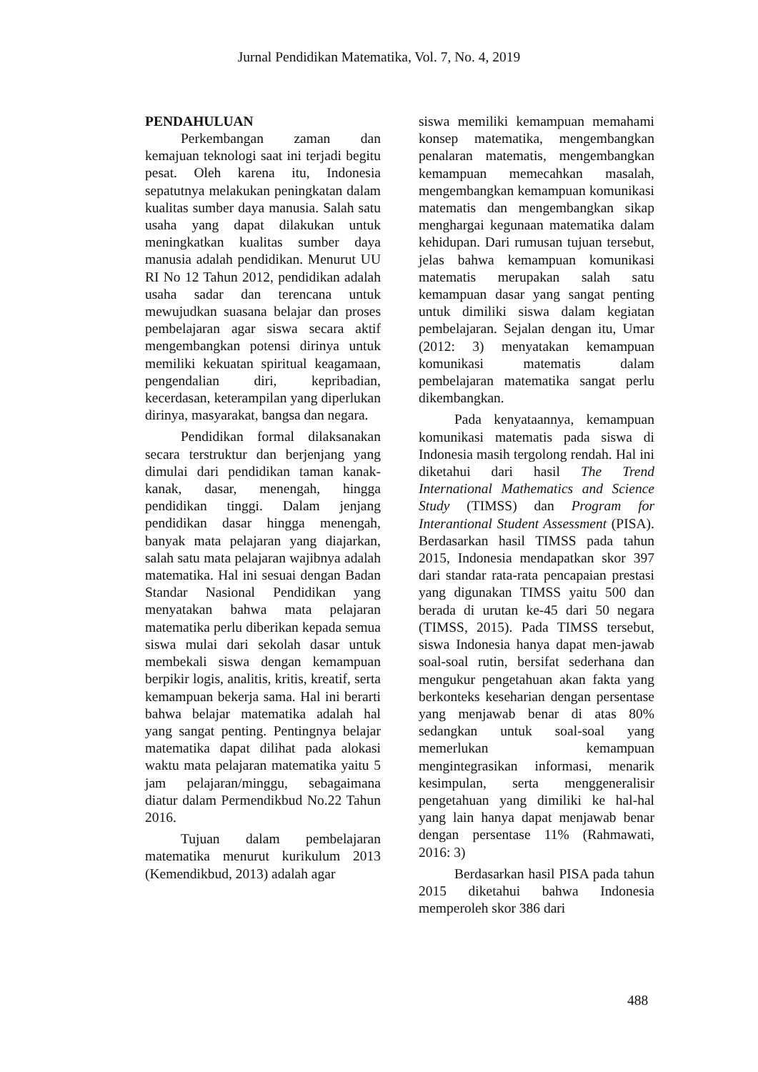Jurnal Pendidikan Matematika, Vol. 7, No. 4, 2019
PENDAHULUAN
Perkembangan zaman dan kemajuan teknologi saat ini terjadi begitu pesat. Oleh karena itu, Indonesia sepatutnya melakukan peningkatan dalam kualitas sumber daya manusia. Salah satu usaha yang dapat dilakukan untuk meningkatkan kualitas sumber daya manusia adalah pendidikan. Menurut UU RI No 12 Tahun 2012, pendidikan adalah usaha sadar dan terencana untuk mewujudkan suasana belajar dan proses pembelajaran agar siswa secara aktif mengembangkan potensi dirinya untuk memiliki kekuatan spiritual keagamaan, pengendalian diri, kepribadian, kecerdasan, keterampilan yang diperlukan dirinya, masyarakat, bangsa dan negara.
Pendidikan formal dilaksanakan secara terstruktur dan berjenjang yang dimulai dari pendidikan taman kanak-kanak, dasar, menengah, hingga pendidikan tinggi. Dalam jenjang pendidikan dasar hingga menengah, banyak mata pelajaran yang diajarkan, salah satu mata pelajaran wajibnya adalah matematika. Hal ini sesuai dengan Badan Standar Nasional Pendidikan yang menyatakan bahwa mata pelajaran matematika perlu diberikan kepada semua siswa mulai dari sekolah dasar untuk membekali siswa dengan kemampuan berpikir logis, analitis, kritis, kreatif, serta kemampuan bekerja sama. Hal ini berarti bahwa belajar matematika adalah hal yang sangat penting. Pentingnya belajar matematika dapat dilihat pada alokasi waktu mata pelajaran matematika yaitu 5 jam pelajaran/minggu, sebagaimana diatur dalam Permendikbud No.22 Tahun 2016.
Tujuan dalam pembelajaran matematika menurut kurikulum 2013 (Kemendikbud, 2013) adalah agar
siswa memiliki kemampuan memahami konsep matematika, mengembangkan penalaran matematis, mengembangkan kemampuan memecahkan masalah, mengembangkan kemampuan komunikasi matematis dan mengembangkan sikap menghargai kegunaan matematika dalam kehidupan. Dari rumusan tujuan tersebut, jelas bahwa kemampuan komunikasi matematis merupakan salah satu kemampuan dasar yang sangat penting untuk dimiliki siswa dalam kegiatan pembelajaran. Sejalan dengan itu, Umar (2012: 3) menyatakan kemampuan komunikasi matematis dalam pembelajaran matematika sangat perlu dikembangkan.
Pada kenyataannya, kemampuan komunikasi matematis pada siswa di Indonesia masih tergolong rendah. Hal ini diketahui dari hasil The Trend International Mathematics and Science Study (TIMSS) dan Program for Interantional Student Assessment (PISA). Berdasarkan hasil TIMSS pada tahun 2015, Indonesia mendapatkan skor 397 dari standar rata-rata pencapaian prestasi yang digunakan TIMSS yaitu 500 dan berada di urutan ke-45 dari 50 negara (TIMSS, 2015). Pada TIMSS tersebut, siswa Indonesia hanya dapat men-jawab soal-soal rutin, bersifat sederhana dan mengukur pengetahuan akan fakta yang berkonteks keseharian dengan persentase yang menjawab benar di atas 80% sedangkan untuk soal-soal yang memerlukan kemampuan mengintegrasikan informasi, menarik kesimpulan, serta menggeneralisir pengetahuan yang dimiliki ke hal-hal yang lain hanya dapat menjawab benar dengan persentase 11% (Rahmawati, 2016: 3)
Berdasarkan hasil PISA pada tahun 2015 diketahui bahwa Indonesia memperoleh skor 386 dari
488